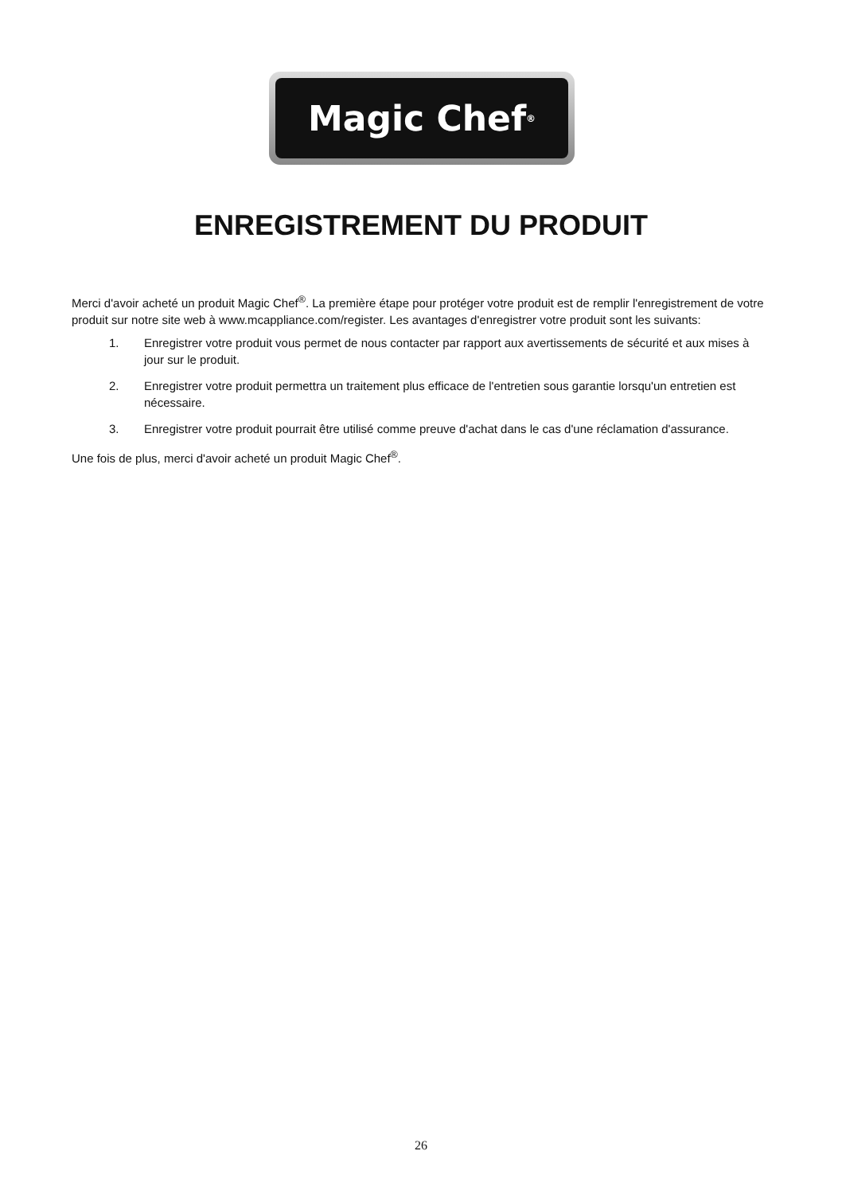Magic Chef<sup>®</sup>
ENREGISTREMENT DU PRODUIT
Merci d'avoir acheté un produit Magic Chef<sup>®</sup>. La première étape pour protéger votre produit est de remplir l'enregistrement de votre produit sur notre site web à www.mcappliance.com/register. Les avantages d'enregistrer votre produit sont les suivants:
1. Enregistrer votre produit vous permet de nous contacter par rapport aux avertissements de sécurité et aux mises à jour sur le produit.
2. Enregistrer votre produit permettra un traitement plus efficace de l'entretien sous garantie lorsqu'un entretien est nécessaire.
3. Enregistrer votre produit pourrait être utilisé comme preuve d'achat dans le cas d'une réclamation d'assurance.
Une fois de plus, merci d'avoir acheté un produit Magic Chef<sup>®</sup>.
26